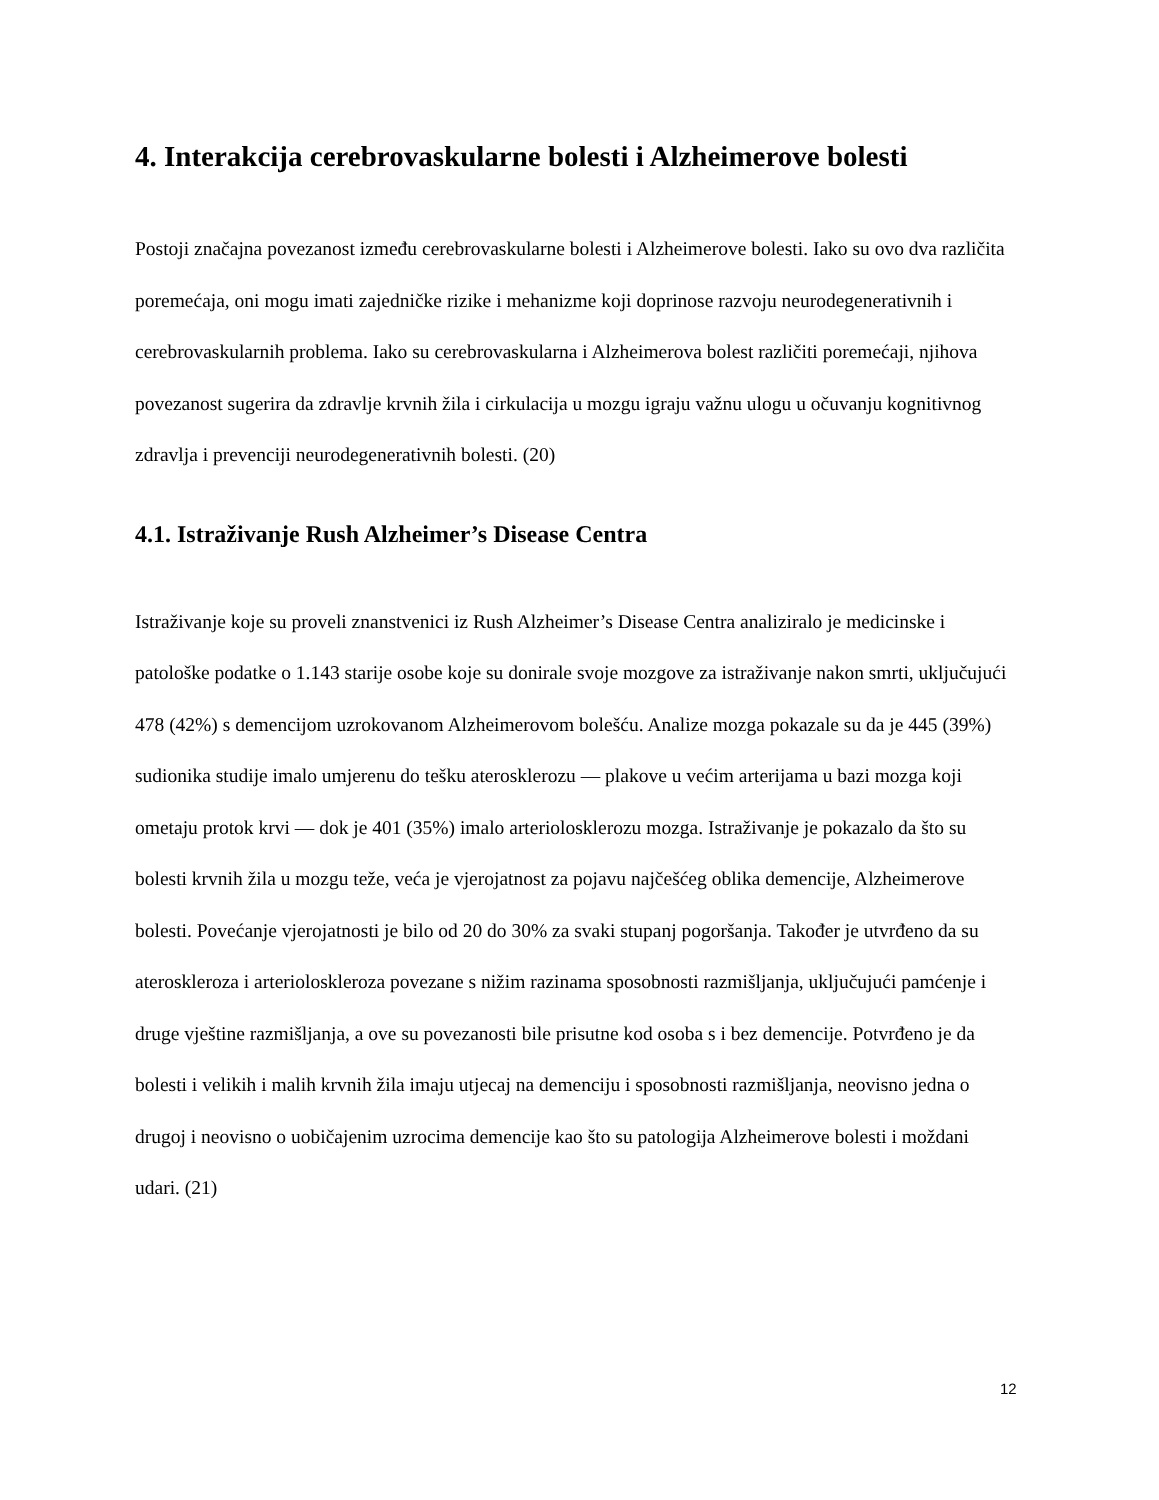4. Interakcija cerebrovaskularne bolesti i Alzheimerove bolesti
Postoji značajna povezanost između cerebrovaskularne bolesti i Alzheimerove bolesti. Iako su ovo dva različita poremećaja, oni mogu imati zajedničke rizike i mehanizme koji doprinose razvoju neurodegenerativnih i cerebrovaskularnih problema. Iako su cerebrovaskularna i Alzheimerova bolest različiti poremećaji, njihova povezanost sugerira da zdravlje krvnih žila i cirkulacija u mozgu igraju važnu ulogu u očuvanju kognitivnog zdravlja i prevenciji neurodegenerativnih bolesti. (20)
4.1. Istraživanje Rush Alzheimer’s Disease Centra
Istraživanje koje su proveli znanstvenici iz Rush Alzheimer’s Disease Centra analiziralo je medicinske i patološke podatke o 1.143 starije osobe koje su donirale svoje mozgove za istraživanje nakon smrti, uključujući 478 (42%) s demencijom uzrokovanom Alzheimerovom bolešću. Analize mozga pokazale su da je 445 (39%) sudionika studije imalo umjerenu do tešku aterosklerozu — plakove u većim arterijama u bazi mozga koji ometaju protok krvi — dok je 401 (35%) imalo arteriolosklerozu mozga. Istraživanje je pokazalo da što su bolesti krvnih žila u mozgu teže, veća je vjerojatnost za pojavu najčešćeg oblika demencije, Alzheimerove bolesti. Povećanje vjerojatnosti je bilo od 20 do 30% za svaki stupanj pogoršanja. Također je utvrđeno da su ateroskleroza i arterioloskleroza povezane s nižim razinama sposobnosti razmišljanja, uključujući pamćenje i druge vještine razmišljanja, a ove su povezanosti bile prisutne kod osoba s i bez demencije. Potvrđeno je da bolesti i velikih i malih krvnih žila imaju utjecaj na demenciju i sposobnosti razmišljanja, neovisno jedna o drugoj i neovisno o uobičajenim uzrocima demencije kao što su patologija Alzheimerove bolesti i moždani udari. (21)
12